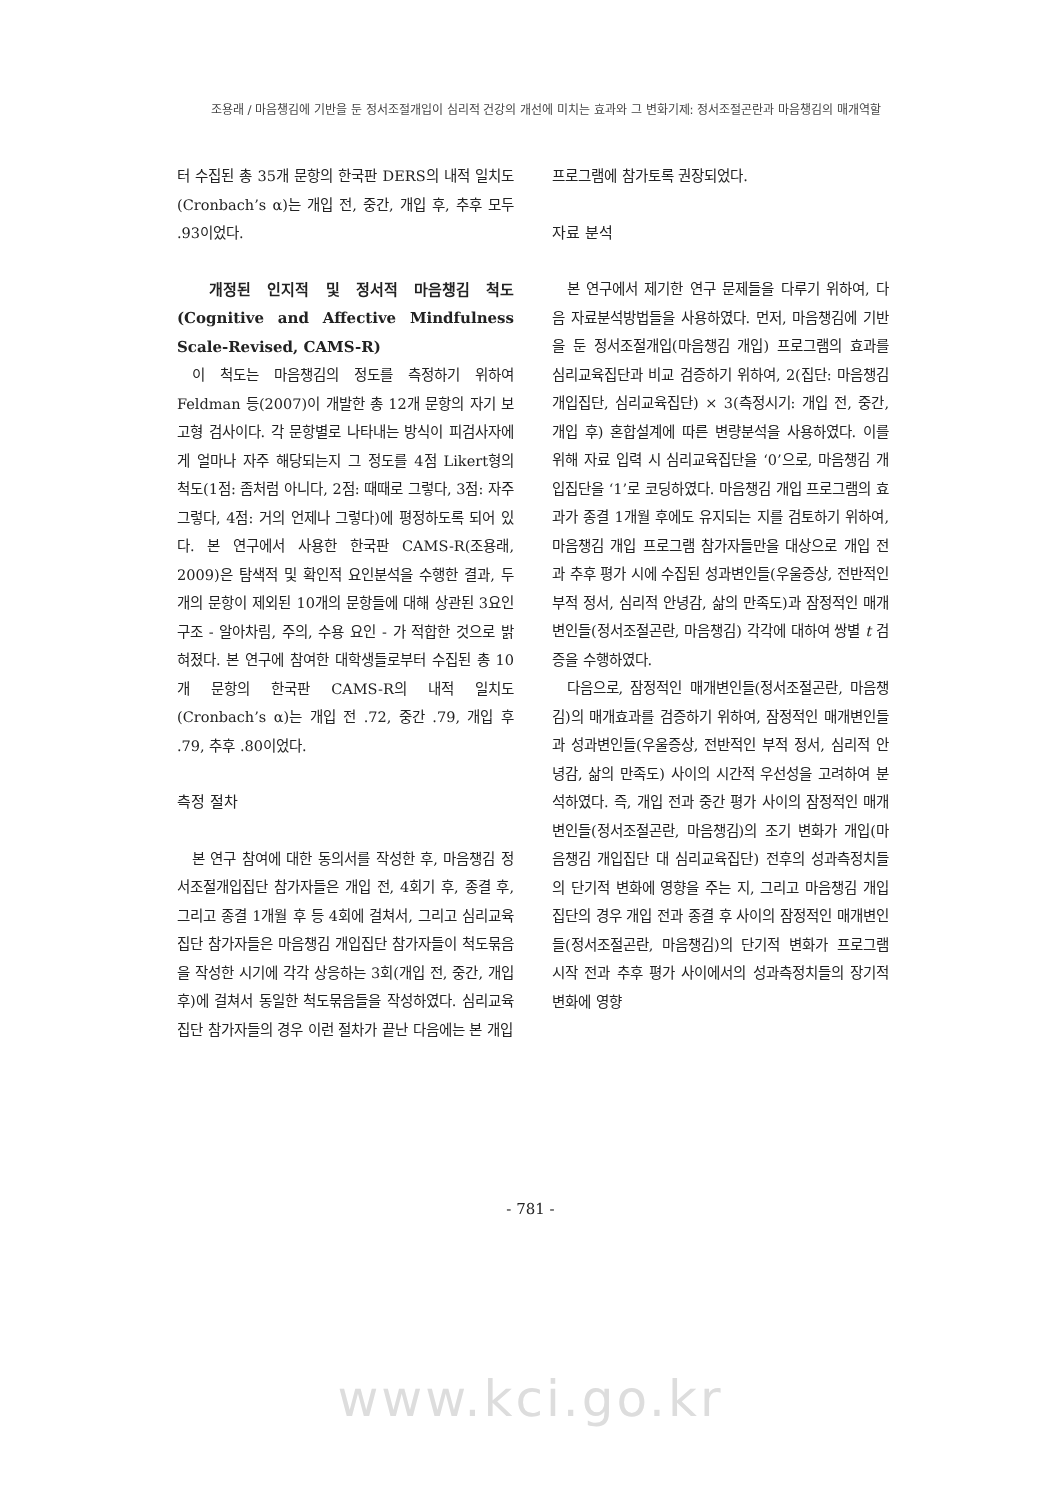조용래 / 마음챙김에 기반을 둔 정서조절개입이 심리적 건강의 개선에 미치는 효과와 그 변화기제: 정서조절곤란과 마음챙김의 매개역할
터 수집된 총 35개 문항의 한국판 DERS의 내적 일치도(Cronbach’s α)는 개입 전, 중간, 개입 후, 추후 모두 .93이었다.
개정된 인지적 및 정서적 마음챙김 척도 (Cognitive and Affective Mindfulness Scale-Revised, CAMS-R)
이 척도는 마음챙김의 정도를 측정하기 위하여 Feldman 등(2007)이 개발한 총 12개 문항의 자기 보고형 검사이다. 각 문항별로 나타내는 방식이 피검사자에게 얼마나 자주 해당되는지 그 정도를 4점 Likert형의 척도(1점: 좀처럼 아니다, 2점: 때때로 그렇다, 3점: 자주 그렇다, 4점: 거의 언제나 그렇다)에 평정하도록 되어 있다. 본 연구에서 사용한 한국판 CAMS-R(조용래, 2009)은 탐색적 및 확인적 요인분석을 수행한 결과, 두 개의 문항이 제외된 10개의 문항들에 대해 상관된 3요인구조 - 알아차림, 주의, 수용 요인 - 가 적합한 것으로 밝혀졌다. 본 연구에 참여한 대학생들로부터 수집된 총 10개 문항의 한국판 CAMS-R의 내적 일치도(Cronbach’s α)는 개입 전 .72, 중간 .79, 개입 후 .79, 추후 .80이었다.
측정 절차
본 연구 참여에 대한 동의서를 작성한 후, 마음챙김 정서조절개입집단 참가자들은 개입 전, 4회기 후, 종결 후, 그리고 종결 1개월 후 등 4회에 걸쳐서, 그리고 심리교육집단 참가자들은 마음챙김 개입집단 참가자들이 척도묶음을 작성한 시기에 각각 상응하는 3회(개입 전, 중간, 개입 후)에 걸쳐서 동일한 척도묶음들을 작성하였다. 심리교육집단 참가자들의 경우 이런 절차가 끝난 다음에는 본 개입
프로그램에 참가토록 권장되었다.
자료 분석
본 연구에서 제기한 연구 문제들을 다루기 위하여, 다음 자료분석방법들을 사용하였다. 먼저, 마음챙김에 기반을 둔 정서조절개입(마음챙김 개입) 프로그램의 효과를 심리교육집단과 비교 검증하기 위하여, 2(집단: 마음챙김 개입집단, 심리교육집단) × 3(측정시기: 개입 전, 중간, 개입 후) 혼합설계에 따른 변량분석을 사용하였다. 이를 위해 자료 입력 시 심리교육집단을 ‘0’으로, 마음챙김 개입집단을 ‘1’로 코딩하였다. 마음챙김 개입 프로그램의 효과가 종결 1개월 후에도 유지되는 지를 검토하기 위하여, 마음챙김 개입 프로그램 참가자들만을 대상으로 개입 전과 추후 평가 시에 수집된 성과변인들(우울증상, 전반적인 부적 정서, 심리적 안녕감, 삶의 만족도)과 잠정적인 매개변인들(정서조절곤란, 마음챙김) 각각에 대하여 쌍별 t 검증을 수행하였다.
다음으로, 잠정적인 매개변인들(정서조절곤란, 마음챙김)의 매개효과를 검증하기 위하여, 잠정적인 매개변인들과 성과변인들(우울증상, 전반적인 부적 정서, 심리적 안녕감, 삶의 만족도) 사이의 시간적 우선성을 고려하여 분석하였다. 즉, 개입 전과 중간 평가 사이의 잠정적인 매개변인들(정서조절곤란, 마음챙김)의 조기 변화가 개입(마음챙김 개입집단 대 심리교육집단) 전후의 성과측정치들의 단기적 변화에 영향을 주는 지, 그리고 마음챙김 개입집단의 경우 개입 전과 종결 후 사이의 잠정적인 매개변인들(정서조절곤란, 마음챙김)의 단기적 변화가 프로그램 시작 전과 추후 평가 사이에서의 성과측정치들의 장기적 변화에 영향
- 781 -
www.kci.go.kr